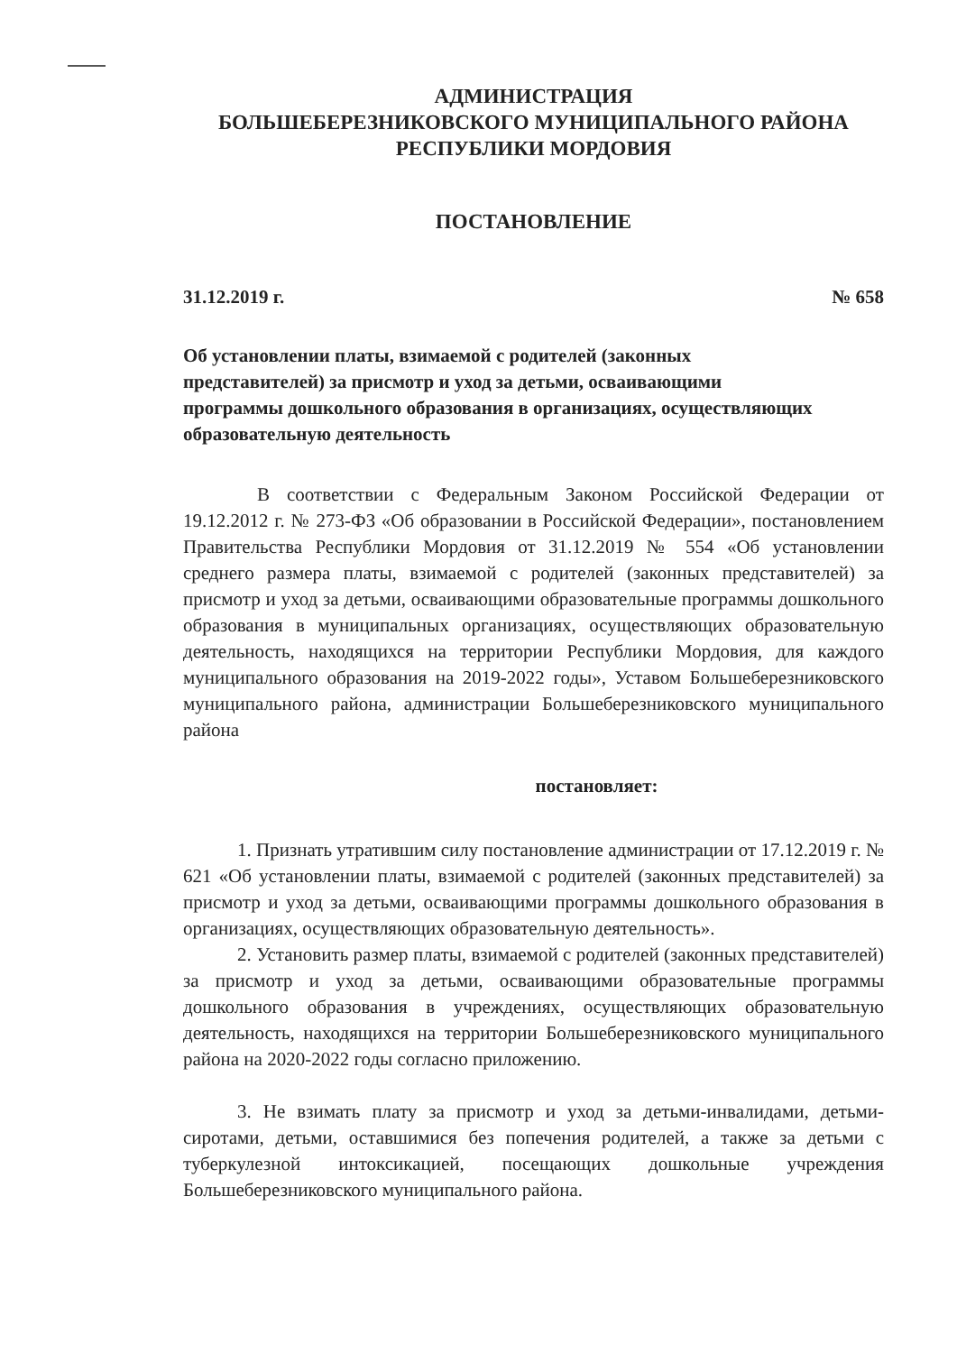АДМИНИСТРАЦИЯ
БОЛЬШЕБЕРЕЗНИКОВСКОГО МУНИЦИПАЛЬНОГО РАЙОНА
РЕСПУБЛИКИ МОРДОВИЯ
ПОСТАНОВЛЕНИЕ
31.12.2019 г. № 658
Об установлении платы, взимаемой с родителей (законных представителей) за присмотр и уход за детьми, осваивающими программы дошкольного образования в организациях, осуществляющих образовательную деятельность
В соответствии с Федеральным Законом Российской Федерации от 19.12.2012 г. № 273-ФЗ «Об образовании в Российской Федерации», постановлением Правительства Республики Мордовия от 31.12.2019 № 554 «Об установлении среднего размера платы, взимаемой с родителей (законных представителей) за присмотр и уход за детьми, осваивающими образовательные программы дошкольного образования в муниципальных организациях, осуществляющих образовательную деятельность, находящихся на территории Республики Мордовия, для каждого муниципального образования на 2019-2022 годы», Уставом Большеберезниковского муниципального района, администрации Большеберезниковского муниципального района
постановляет:
1. Признать утратившим силу постановление администрации от 17.12.2019 г. № 621 «Об установлении платы, взимаемой с родителей (законных представителей) за присмотр и уход за детьми, осваивающими программы дошкольного образования в организациях, осуществляющих образовательную деятельность».
2. Установить размер платы, взимаемой с родителей (законных представителей) за присмотр и уход за детьми, осваивающими образовательные программы дошкольного образования в учреждениях, осуществляющих образовательную деятельность, находящихся на территории Большеберезниковского муниципального района на 2020-2022 годы согласно приложению.
3. Не взимать плату за присмотр и уход за детьми-инвалидами, детьми-сиротами, детьми, оставшимися без попечения родителей, а также за детьми с туберкулезной интоксикацией, посещающих дошкольные учреждения Большеберезниковского муниципального района.